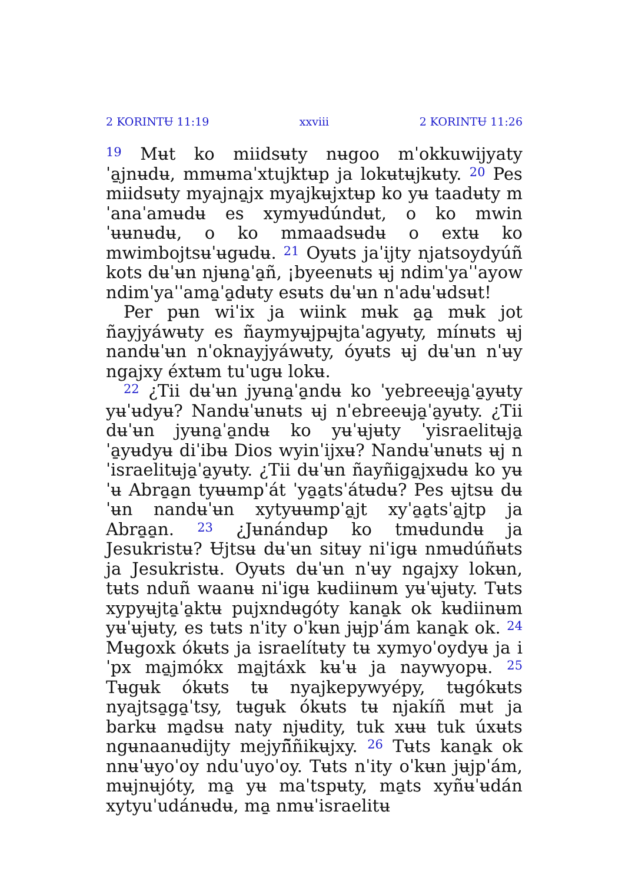2 KORINTɄ 11:19 xxviii 2 KORINTɄ 11:26
<sup>19</sup> Mʉt ko miidsʉty nʉgoo mˈokkuwijyatyˈa̱jnʉdʉ, mmʉmaˈxtujktʉp ja lokʉtʉjkʉty. <sup>20</sup> Pes miidsʉty myajna̱jx myajkʉjxtʉp ko yʉ taadʉty mˈanaˈamʉdʉ es xymyʉdúndʉt, o ko mwinˈʉʉnʉdʉ, o ko mmaadsʉdʉ o extʉ ko mwimbojtsʉˈʉgʉdʉ. <sup>21</sup> Oyʉts jaˈijty njatsoydyúñ kots dʉˈʉn njʉna̱ˈa̱ñ, ¡byeenʉts ʉj ndimˈyaˈˈayow ndimˈyaˈˈama̱ˈa̱dʉty esʉts dʉˈʉn nˈadʉˈʉdsʉt!
Per pʉn wiˈix ja wiink mʉk a̱a̱ mʉk jot ñayjyáwʉty es ñaymyʉjpʉjtaˈagyʉty, mínʉts ʉj nandʉˈʉn nˈoknayjyáwʉty, óyʉts ʉj dʉˈʉn nˈʉy ngajxy éxtʉm tuˈugʉ lokʉ.
<sup>22</sup> ¿Tii dʉˈʉn jyʉna̱ˈa̱ndʉ ko ˈyebreeʉja̱ˈa̱yʉty yʉˈʉdyʉ? Nandʉˈʉnʉts ʉj nˈebreeʉja̱ˈa̱yʉty. ¿Tii dʉˈʉn jyʉna̱ˈa̱ndʉ ko yʉˈʉjʉty ˈyisraelitʉja̱ˈa̱yʉdyʉ diˈibʉ Dios wyinˈijxʉ? Nandʉˈʉnʉts ʉj nˈisraelitʉja̱ˈa̱yʉty. ¿Tii dʉˈʉn ñayñiga̱jxʉdʉ ko yʉˈʉ Abra̱a̱n tyʉʉmpˈát ˈya̱a̱tsˈátʉdʉ? Pes ʉjtsʉ dʉˈʉn nandʉˈʉn xytyʉʉmpˈa̱jt xyˈa̱a̱tsˈa̱jtp ja Abra̱a̱n. <sup>23</sup> ¿Jʉnándʉp ko tmʉdundʉ ja Jesukristʉ? Ʉjtsʉ dʉˈʉn sitʉy niˈigʉ nmʉdúñʉts ja Jesukristʉ. Oyʉts dʉˈʉn nˈʉy ngajxy lokʉn, tʉts nduñ waanʉ niˈigʉ kʉdiinʉm yʉˈʉjʉty. Tʉts xypyʉjta̱ˈa̱ktʉ pujxndʉgóty kana̱k ok kʉdiinʉm yʉˈʉjʉty, es tʉts nˈity oˈkʉn jʉjpˈám kana̱k ok. <sup>24</sup> Mʉgoxk ókʉts ja israelítʉty tʉ xymyoˈoydyʉ ja iˈpx ma̱jmókx ma̱jtáxk kʉˈʉ ja naywyopʉ. <sup>25</sup> Tʉgʉk ókʉts tʉ nyajkepywyépy, tʉgókʉts nyajtsa̱ga̱ˈtsy, tʉgʉk ókʉts tʉ njakíñ mʉt ja barkʉ ma̱dsʉ naty njʉdity, tuk xʉʉ tuk úxʉts ngʉnaanʉdijty mejyñ̃ñikʉjxy. <sup>26</sup> Tʉts kana̱k ok nnʉˈʉyoˈoy nduˈuyoˈoy. Tʉts nˈity oˈkʉn jʉjpˈám, mʉjnʉjóty, ma̱ yʉ maˈtspʉty, ma̱ts xyñʉˈʉdán xytyuˈudánʉdʉ, ma̱ nmʉˈisraelitʉ